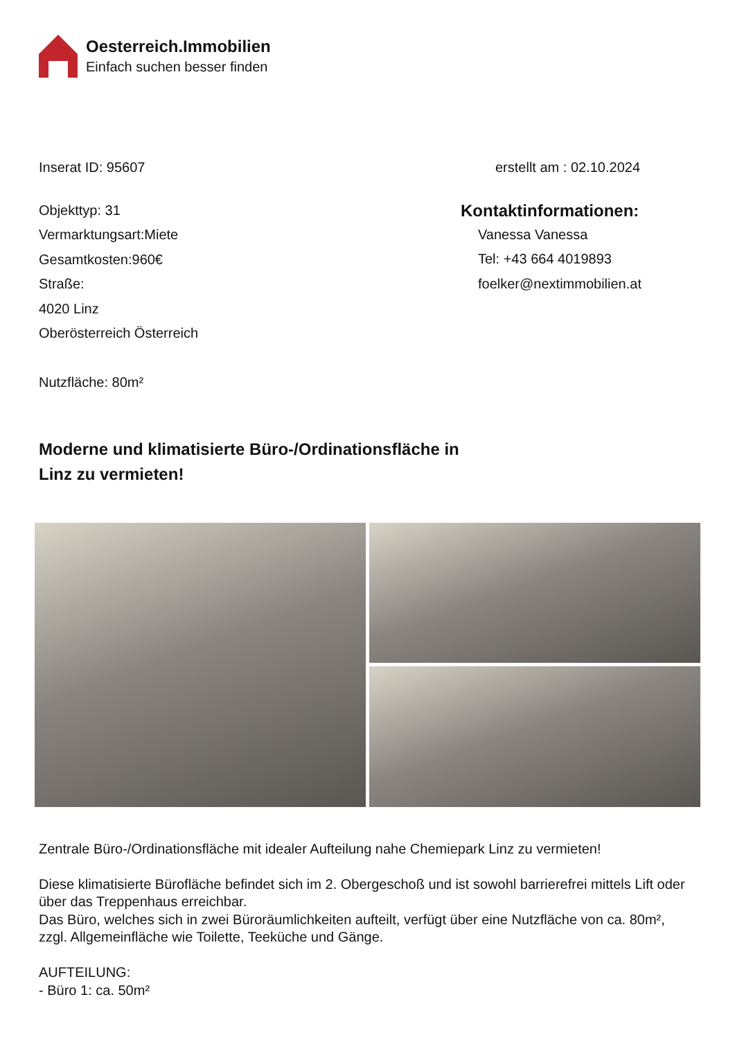Oesterreich.Immobilien
Einfach suchen besser finden
Inserat ID: 95607 erstellt am : 02.10.2024
Objekttyp: 31
Vermarktungsart:Miete
Gesamtkosten:960€
Straße:
4020 Linz
Oberösterreich Österreich
Nutzfläche: 80m²
Kontaktinformationen:
Vanessa Vanessa
Tel: +43 664 4019893
foelker@nextimmobilien.at
Moderne und klimatisierte Büro-/Ordinationsfläche in
Linz zu vermieten!
Zentrale Büro-/Ordinationsfläche mit idealer Aufteilung nahe Chemiepark Linz zu vermieten!
Diese klimatisierte Bürofläche befindet sich im 2. Obergeschoß und ist sowohl barrierefrei mittels Lift oder über das Treppenhaus erreichbar.
Das Büro, welches sich in zwei Büroräumlichkeiten aufteilt, verfügt über eine Nutzfläche von ca. 80m², zzgl. Allgemeinfläche wie Toilette, Teeküche und Gänge.
AUFTEILUNG:
- Büro 1: ca. 50m²